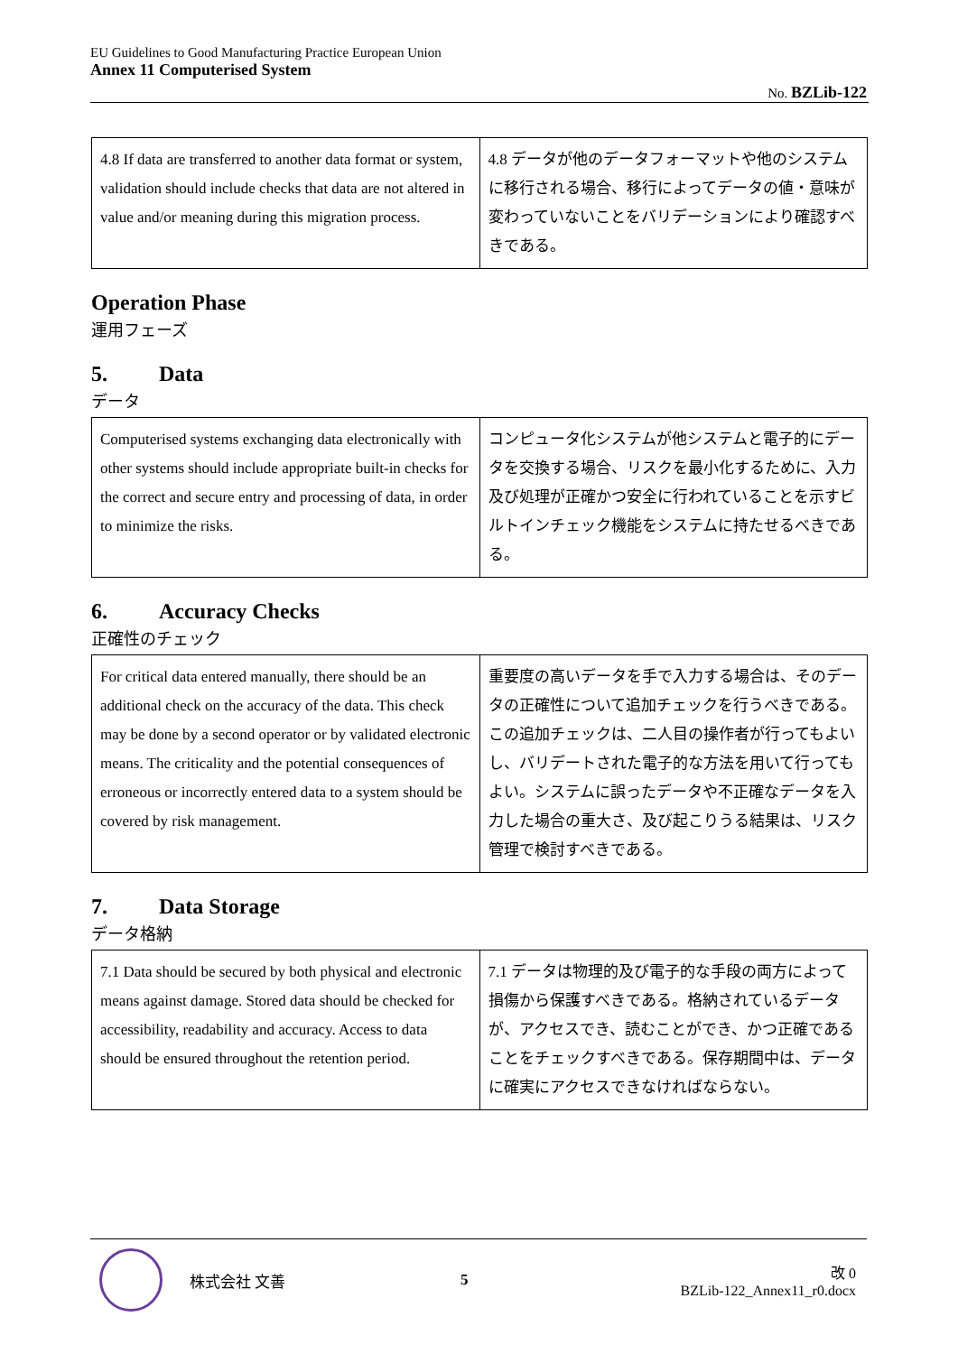EU Guidelines to Good Manufacturing Practice European Union
Annex 11 Computerised System
No. BZLib-122
| 4.8 If data are transferred to another data format or system, validation should include checks that data are not altered in value and/or meaning during this migration process. | 4.8 データが他のデータフォーマットや他のシステムに移行される場合、移行によってデータの値・意味が変わっていないことをバリデーションにより確認すべきである。 |
Operation Phase
運用フェーズ
5. Data
データ
| Computerised systems exchanging data electronically with other systems should include appropriate built-in checks for the correct and secure entry and processing of data, in order to minimize the risks. | コンピュータ化システムが他システムと電子的にデータを交換する場合、リスクを最小化するために、入力及び処理が正確かつ安全に行われていることを示すビルトインチェック機能をシステムに持たせるべきである。 |
6. Accuracy Checks
正確性のチェック
| For critical data entered manually, there should be an additional check on the accuracy of the data. This check may be done by a second operator or by validated electronic means. The criticality and the potential consequences of erroneous or incorrectly entered data to a system should be covered by risk management. | 重要度の高いデータを手で入力する場合は、そのデータの正確性について追加チェックを行うべきである。この追加チェックは、二人目の操作者が行ってもよいし、バリデートされた電子的な方法を用いて行ってもよい。システムに誤ったデータや不正確なデータを入力した場合の重大さ、及び起こりうる結果は、リスク管理で検討すべきである。 |
7. Data Storage
データ格納
| 7.1 Data should be secured by both physical and electronic means against damage. Stored data should be checked for accessibility, readability and accuracy. Access to data should be ensured throughout the retention period. | 7.1 データは物理的及び電子的な手段の両方によって損傷から保護すべきである。格納されているデータが、アクセスでき、読むことができ、かつ正確であることをチェックすべきである。保存期間中は、データに確実にアクセスできなければならない。 |
株式会社 文善 5
改 0
BZLib-122_Annex11_r0.docx